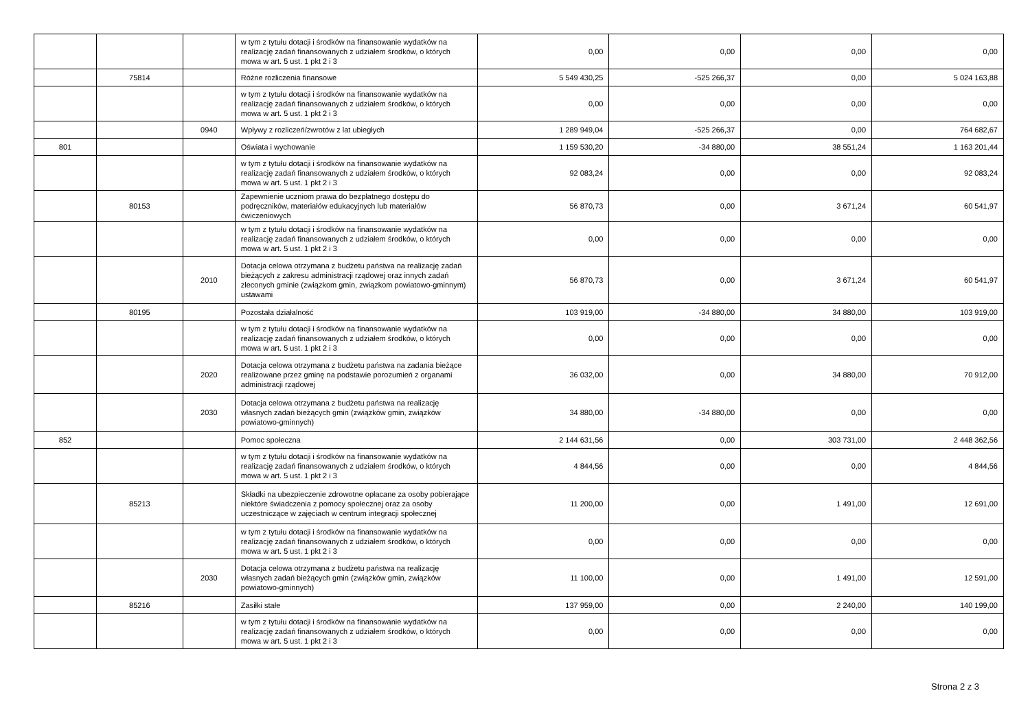| | | | w tym z tytułu dotacji i środków na finansowanie wydatków na realizację zadań finansowanych z udziałem środków, o których mowa w art. 5 ust. 1 pkt 2 i 3 | 0,00 | 0,00 | 0,00 | 0,00 |
| | 75814 | | Różne rozliczenia finansowe | 5 549 430,25 | -525 266,37 | 0,00 | 5 024 163,88 |
| | | | w tym z tytułu dotacji i środków na finansowanie wydatków na realizację zadań finansowanych z udziałem środków, o których mowa w art. 5 ust. 1 pkt 2 i 3 | 0,00 | 0,00 | 0,00 | 0,00 |
| | | 0940 | Wpływy z rozliczeń/zwrotów z lat ubiegłych | 1 289 949,04 | -525 266,37 | 0,00 | 764 682,67 |
| 801 | | | Oświata i wychowanie | 1 159 530,20 | -34 880,00 | 38 551,24 | 1 163 201,44 |
| | | | w tym z tytułu dotacji i środków na finansowanie wydatków na realizację zadań finansowanych z udziałem środków, o których mowa w art. 5 ust. 1 pkt 2 i 3 | 92 083,24 | 0,00 | 0,00 | 92 083,24 |
| | 80153 | | Zapewnienie uczniom prawa do bezpłatnego dostępu do podręczników, materiałów edukacyjnych lub materiałów ćwiczeniowych | 56 870,73 | 0,00 | 3 671,24 | 60 541,97 |
| | | | w tym z tytułu dotacji i środków na finansowanie wydatków na realizację zadań finansowanych z udziałem środków, o których mowa w art. 5 ust. 1 pkt 2 i 3 | 0,00 | 0,00 | 0,00 | 0,00 |
| | | 2010 | Dotacja celowa otrzymana z budżetu państwa na realizację zadań bieżących z zakresu administracji rządowej oraz innych zadań zleconych gminie (związkom gmin, związkom powiatowo-gminnym) ustawami | 56 870,73 | 0,00 | 3 671,24 | 60 541,97 |
| | 80195 | | Pozostała działalność | 103 919,00 | -34 880,00 | 34 880,00 | 103 919,00 |
| | | | w tym z tytułu dotacji i środków na finansowanie wydatków na realizację zadań finansowanych z udziałem środków, o których mowa w art. 5 ust. 1 pkt 2 i 3 | 0,00 | 0,00 | 0,00 | 0,00 |
| | | 2020 | Dotacja celowa otrzymana z budżetu państwa na zadania bieżące realizowane przez gminę na podstawie porozumień z organami administracji rządowej | 36 032,00 | 0,00 | 34 880,00 | 70 912,00 |
| | | 2030 | Dotacja celowa otrzymana z budżetu państwa na realizację własnych zadań bieżących gmin (związków gmin, związków powiatowo-gminnych) | 34 880,00 | -34 880,00 | 0,00 | 0,00 |
| 852 | | | Pomoc społeczna | 2 144 631,56 | 0,00 | 303 731,00 | 2 448 362,56 |
| | | | w tym z tytułu dotacji i środków na finansowanie wydatków na realizację zadań finansowanych z udziałem środków, o których mowa w art. 5 ust. 1 pkt 2 i 3 | 4 844,56 | 0,00 | 0,00 | 4 844,56 |
| | 85213 | | Składki na ubezpieczenie zdrowotne opłacane za osoby pobierające niektóre świadczenia z pomocy społecznej oraz za osoby uczestniczące w zajęciach w centrum integracji społecznej | 11 200,00 | 0,00 | 1 491,00 | 12 691,00 |
| | | | w tym z tytułu dotacji i środków na finansowanie wydatków na realizację zadań finansowanych z udziałem środków, o których mowa w art. 5 ust. 1 pkt 2 i 3 | 0,00 | 0,00 | 0,00 | 0,00 |
| | | 2030 | Dotacja celowa otrzymana z budżetu państwa na realizację własnych zadań bieżących gmin (związków gmin, związków powiatowo-gminnych) | 11 100,00 | 0,00 | 1 491,00 | 12 591,00 |
| | 85216 | | Zasiłki stałe | 137 959,00 | 0,00 | 2 240,00 | 140 199,00 |
| | | | w tym z tytułu dotacji i środków na finansowanie wydatków na realizację zadań finansowanych z udziałem środków, o których mowa w art. 5 ust. 1 pkt 2 i 3 | 0,00 | 0,00 | 0,00 | 0,00 |
Strona 2 z 3